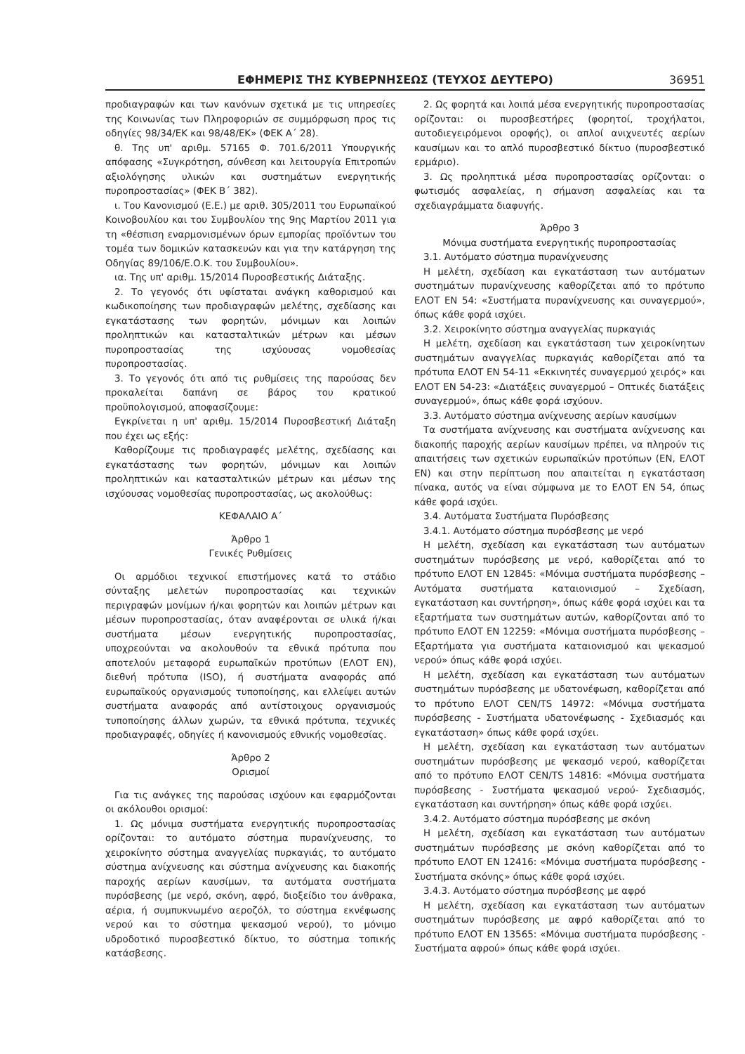ΕΦΗΜΕΡΙΣ ΤΗΣ ΚΥΒΕΡΝΗΣΕΩΣ (ΤΕΥΧΟΣ ΔΕΥΤΕΡΟ) 36951
προδιαγραφών και των κανόνων σχετικά με τις υπηρεσίες της Κοινωνίας των Πληροφοριών σε συμμόρφωση προς τις οδηγίες 98/34/ΕΚ και 98/48/ΕΚ» (ΦΕΚ Α΄ 28).
θ. Της υπ' αριθμ. 57165 Φ. 701.6/2011 Υπουργικής απόφασης «Συγκρότηση, σύνθεση και λειτουργία Επιτροπών αξιολόγησης υλικών και συστημάτων ενεργητικής πυροπροστασίας» (ΦΕΚ Β΄ 382).
ι. Του Κανονισμού (Ε.Ε.) με αριθ. 305/2011 του Ευρωπαϊκού Κοινοβουλίου και του Συμβουλίου της 9ης Μαρτίου 2011 για τη «θέσπιση εναρμονισμένων όρων εμπορίας προϊόντων του τομέα των δομικών κατασκευών και για την κατάργηση της Οδηγίας 89/106/Ε.Ο.Κ. του Συμβουλίου».
ια. Της υπ' αριθμ. 15/2014 Πυροσβεστικής Διάταξης.
2. Το γεγονός ότι υφίσταται ανάγκη καθορισμού και κωδικοποίησης των προδιαγραφών μελέτης, σχεδίασης και εγκατάστασης των φορητών, μόνιμων και λοιπών προληπτικών και κατασταλτικών μέτρων και μέσων πυροπροστασίας της ισχύουσας νομοθεσίας πυροπροστασίας.
3. Το γεγονός ότι από τις ρυθμίσεις της παρούσας δεν προκαλείται δαπάνη σε βάρος του κρατικού προϋπολογισμού, αποφασίζουμε:
Εγκρίνεται η υπ' αριθμ. 15/2014 Πυροσβεστική Διάταξη που έχει ως εξής:
Καθορίζουμε τις προδιαγραφές μελέτης, σχεδίασης και εγκατάστασης των φορητών, μόνιμων και λοιπών προληπτικών και κατασταλτικών μέτρων και μέσων της ισχύουσας νομοθεσίας πυροπροστασίας, ως ακολούθως:
ΚΕΦΑΛΑΙΟ Α΄
Άρθρο 1
Γενικές Ρυθμίσεις
Οι αρμόδιοι τεχνικοί επιστήμονες κατά το στάδιο σύνταξης μελετών πυροπροστασίας και τεχνικών περιγραφών μονίμων ή/και φορητών και λοιπών μέτρων και μέσων πυροπροστασίας, όταν αναφέρονται σε υλικά ή/και συστήματα μέσων ενεργητικής πυροπροστασίας, υποχρεούνται να ακολουθούν τα εθνικά πρότυπα που αποτελούν μεταφορά ευρωπαϊκών προτύπων (ΕΛΟΤ ΕΝ), διεθνή πρότυπα (ISO), ή συστήματα αναφοράς από ευρωπαϊκούς οργανισμούς τυποποίησης, και ελλείψει αυτών συστήματα αναφοράς από αντίστοιχους οργανισμούς τυποποίησης άλλων χωρών, τα εθνικά πρότυπα, τεχνικές προδιαγραφές, οδηγίες ή κανονισμούς εθνικής νομοθεσίας.
Άρθρο 2
Ορισμοί
Για τις ανάγκες της παρούσας ισχύουν και εφαρμόζονται οι ακόλουθοι ορισμοί:
1. Ως μόνιμα συστήματα ενεργητικής πυροπροστασίας ορίζονται: το αυτόματο σύστημα πυρανίχνευσης, το χειροκίνητο σύστημα αναγγελίας πυρκαγιάς, το αυτόματο σύστημα ανίχνευσης και σύστημα ανίχνευσης και διακοπής παροχής αερίων καυσίμων, τα αυτόματα συστήματα πυρόσβεσης (με νερό, σκόνη, αφρό, διοξείδιο του άνθρακα, αέρια, ή συμπυκνωμένο αεροζόλ, το σύστημα εκνέφωσης νερού και το σύστημα ψεκασμού νερού), το μόνιμο υδροδοτικό πυροσβεστικό δίκτυο, το σύστημα τοπικής κατάσβεσης.
2. Ως φορητά και λοιπά μέσα ενεργητικής πυροπροστασίας ορίζονται: οι πυροσβεστήρες (φορητοί, τροχήλατοι, αυτοδιεγειρόμενοι οροφής), οι απλοί ανιχνευτές αερίων καυσίμων και το απλό πυροσβεστικό δίκτυο (πυροσβεστικό ερμάριο).
3. Ως προληπτικά μέσα πυροπροστασίας ορίζονται: ο φωτισμός ασφαλείας, η σήμανση ασφαλείας και τα σχεδιαγράμματα διαφυγής.
Άρθρο 3
Μόνιμα συστήματα ενεργητικής πυροπροστασίας
3.1. Αυτόματο σύστημα πυρανίχνευσης
Η μελέτη, σχεδίαση και εγκατάσταση των αυτόματων συστημάτων πυρανίχνευσης καθορίζεται από το πρότυπο ΕΛΟΤ ΕΝ 54: «Συστήματα πυρανίχνευσης και συναγερμού», όπως κάθε φορά ισχύει.
3.2. Χειροκίνητο σύστημα αναγγελίας πυρκαγιάς
Η μελέτη, σχεδίαση και εγκατάσταση των χειροκίνητων συστημάτων αναγγελίας πυρκαγιάς καθορίζεται από τα πρότυπα ΕΛΟΤ ΕΝ 54-11 «Εκκινητές συναγερμού χειρός» και ΕΛΟΤ ΕΝ 54-23: «Διατάξεις συναγερμού – Οπτικές διατάξεις συναγερμού», όπως κάθε φορά ισχύουν.
3.3. Αυτόματο σύστημα ανίχνευσης αερίων καυσίμων
Τα συστήματα ανίχνευσης και συστήματα ανίχνευσης και διακοπής παροχής αερίων καυσίμων πρέπει, να πληρούν τις απαιτήσεις των σχετικών ευρωπαϊκών προτύπων (ΕΝ, ΕΛΟΤ ΕΝ) και στην περίπτωση που απαιτείται η εγκατάσταση πίνακα, αυτός να είναι σύμφωνα με το ΕΛΟΤ ΕΝ 54, όπως κάθε φορά ισχύει.
3.4. Αυτόματα Συστήματα Πυρόσβεσης
3.4.1. Αυτόματο σύστημα πυρόσβεσης με νερό
Η μελέτη, σχεδίαση και εγκατάσταση των αυτόματων συστημάτων πυρόσβεσης με νερό, καθορίζεται από το πρότυπο ΕΛΟΤ ΕΝ 12845: «Μόνιμα συστήματα πυρόσβεσης – Αυτόματα συστήματα καταιονισμού – Σχεδίαση, εγκατάσταση και συντήρηση», όπως κάθε φορά ισχύει και τα εξαρτήματα των συστημάτων αυτών, καθορίζονται από το πρότυπο ΕΛΟΤ ΕΝ 12259: «Μόνιμα συστήματα πυρόσβεσης – Εξαρτήματα για συστήματα καταιονισμού και ψεκασμού νερού» όπως κάθε φορά ισχύει.
Η μελέτη, σχεδίαση και εγκατάσταση των αυτόματων συστημάτων πυρόσβεσης με υδατονέφωση, καθορίζεται από το πρότυπο ΕΛΟΤ CEN/TS 14972: «Μόνιμα συστήματα πυρόσβεσης - Συστήματα υδατονέφωσης - Σχεδιασμός και εγκατάσταση» όπως κάθε φορά ισχύει.
Η μελέτη, σχεδίαση και εγκατάσταση των αυτόματων συστημάτων πυρόσβεσης με ψεκασμό νερού, καθορίζεται από το πρότυπο ΕΛΟΤ CEN/TS 14816: «Μόνιμα συστήματα πυρόσβεσης - Συστήματα ψεκασμού νερού- Σχεδιασμός, εγκατάσταση και συντήρηση» όπως κάθε φορά ισχύει.
3.4.2. Αυτόματο σύστημα πυρόσβεσης με σκόνη
Η μελέτη, σχεδίαση και εγκατάσταση των αυτόματων συστημάτων πυρόσβεσης με σκόνη καθορίζεται από το πρότυπο ΕΛΟΤ ΕΝ 12416: «Μόνιμα συστήματα πυρόσβεσης - Συστήματα σκόνης» όπως κάθε φορά ισχύει.
3.4.3. Αυτόματο σύστημα πυρόσβεσης με αφρό
Η μελέτη, σχεδίαση και εγκατάσταση των αυτόματων συστημάτων πυρόσβεσης με αφρό καθορίζεται από το πρότυπο ΕΛΟΤ ΕΝ 13565: «Μόνιμα συστήματα πυρόσβεσης - Συστήματα αφρού» όπως κάθε φορά ισχύει.